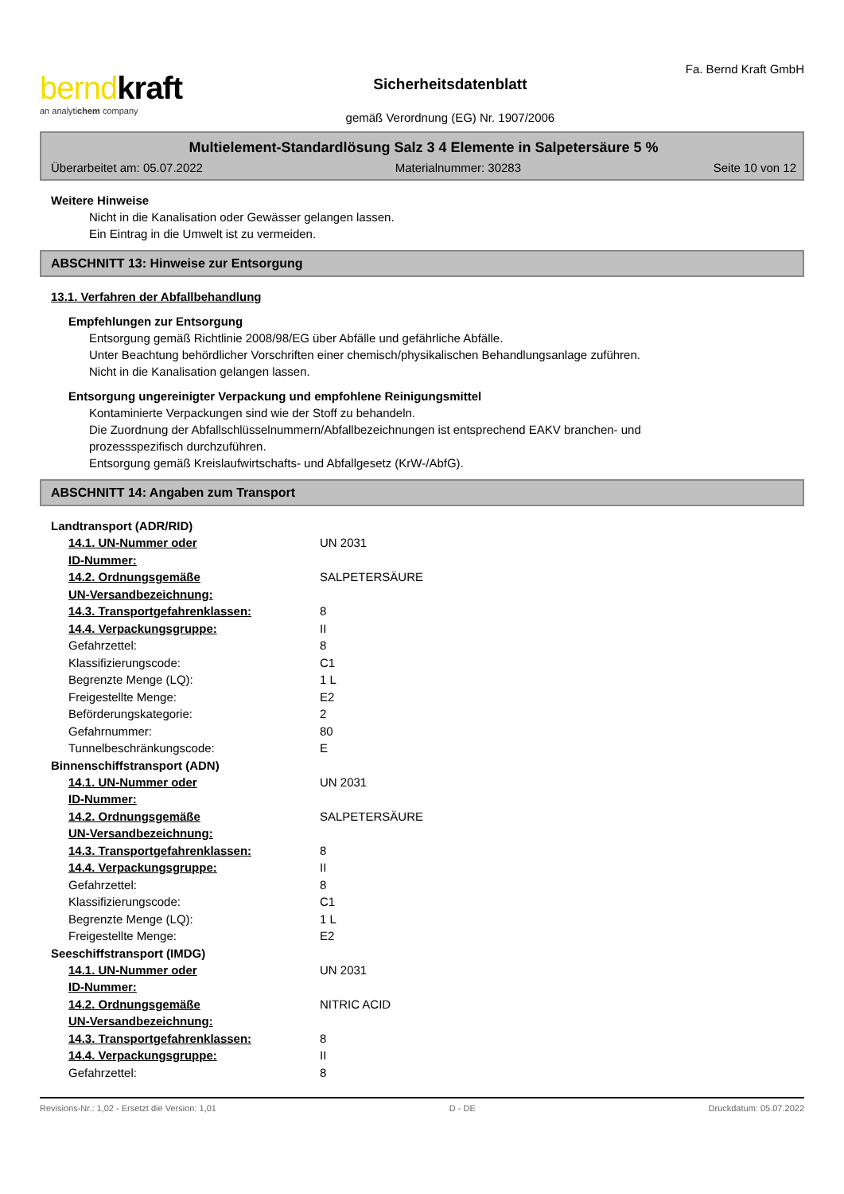berndkraft
an analytichem company
Sicherheitsdatenblatt
gemäß Verordnung (EG) Nr. 1907/2006
Fa. Bernd Kraft GmbH
Multielement-Standardlösung Salz 3 4 Elemente in Salpetersäure 5 %
Überarbeitet am: 05.07.2022 Materialnummer: 30283 Seite 10 von 12
Weitere Hinweise
Nicht in die Kanalisation oder Gewässer gelangen lassen.
Ein Eintrag in die Umwelt ist zu vermeiden.
ABSCHNITT 13: Hinweise zur Entsorgung
13.1. Verfahren der Abfallbehandlung
Empfehlungen zur Entsorgung
Entsorgung gemäß Richtlinie 2008/98/EG über Abfälle und gefährliche Abfälle.
Unter Beachtung behördlicher Vorschriften einer chemisch/physikalischen Behandlungsanlage zuführen.
Nicht in die Kanalisation gelangen lassen.
Entsorgung ungereinigter Verpackung und empfohlene Reinigungsmittel
Kontaminierte Verpackungen sind wie der Stoff zu behandeln.
Die Zuordnung der Abfallschlüsselnummern/Abfallbezeichnungen ist entsprechend EAKV branchen- und
prozessspezifisch durchzuführen.
Entsorgung gemäß Kreislaufwirtschafts- und Abfallgesetz (KrW-/AbfG).
ABSCHNITT 14: Angaben zum Transport
Landtransport (ADR/RID)
| 14.1. UN-Nummer oder ID-Nummer: | UN 2031 |
| 14.2. Ordnungsgemäße UN-Versandbezeichnung: | SALPETERSÄURE |
| 14.3. Transportgefahrenklassen: | 8 |
| 14.4. Verpackungsgruppe: | II |
| Gefahrzettel: | 8 |
| Klassifizierungscode: | C1 |
| Begrenzte Menge (LQ): | 1 L |
| Freigestellte Menge: | E2 |
| Beförderungskategorie: | 2 |
| Gefahrnummer: | 80 |
| Tunnelbeschränkungscode: | E |
Binnenschiffstransport (ADN)
| 14.1. UN-Nummer oder ID-Nummer: | UN 2031 |
| 14.2. Ordnungsgemäße UN-Versandbezeichnung: | SALPETERSÄURE |
| 14.3. Transportgefahrenklassen: | 8 |
| 14.4. Verpackungsgruppe: | II |
| Gefahrzettel: | 8 |
| Klassifizierungscode: | C1 |
| Begrenzte Menge (LQ): | 1 L |
| Freigestellte Menge: | E2 |
Seeschiffstransport (IMDG)
| 14.1. UN-Nummer oder ID-Nummer: | UN 2031 |
| 14.2. Ordnungsgemäße UN-Versandbezeichnung: | NITRIC ACID |
| 14.3. Transportgefahrenklassen: | 8 |
| 14.4. Verpackungsgruppe: | II |
| Gefahrzettel: | 8 |
Revisions-Nr.: 1,02 - Ersetzt die Version: 1,01 D - DE Druckdatum: 05.07.2022